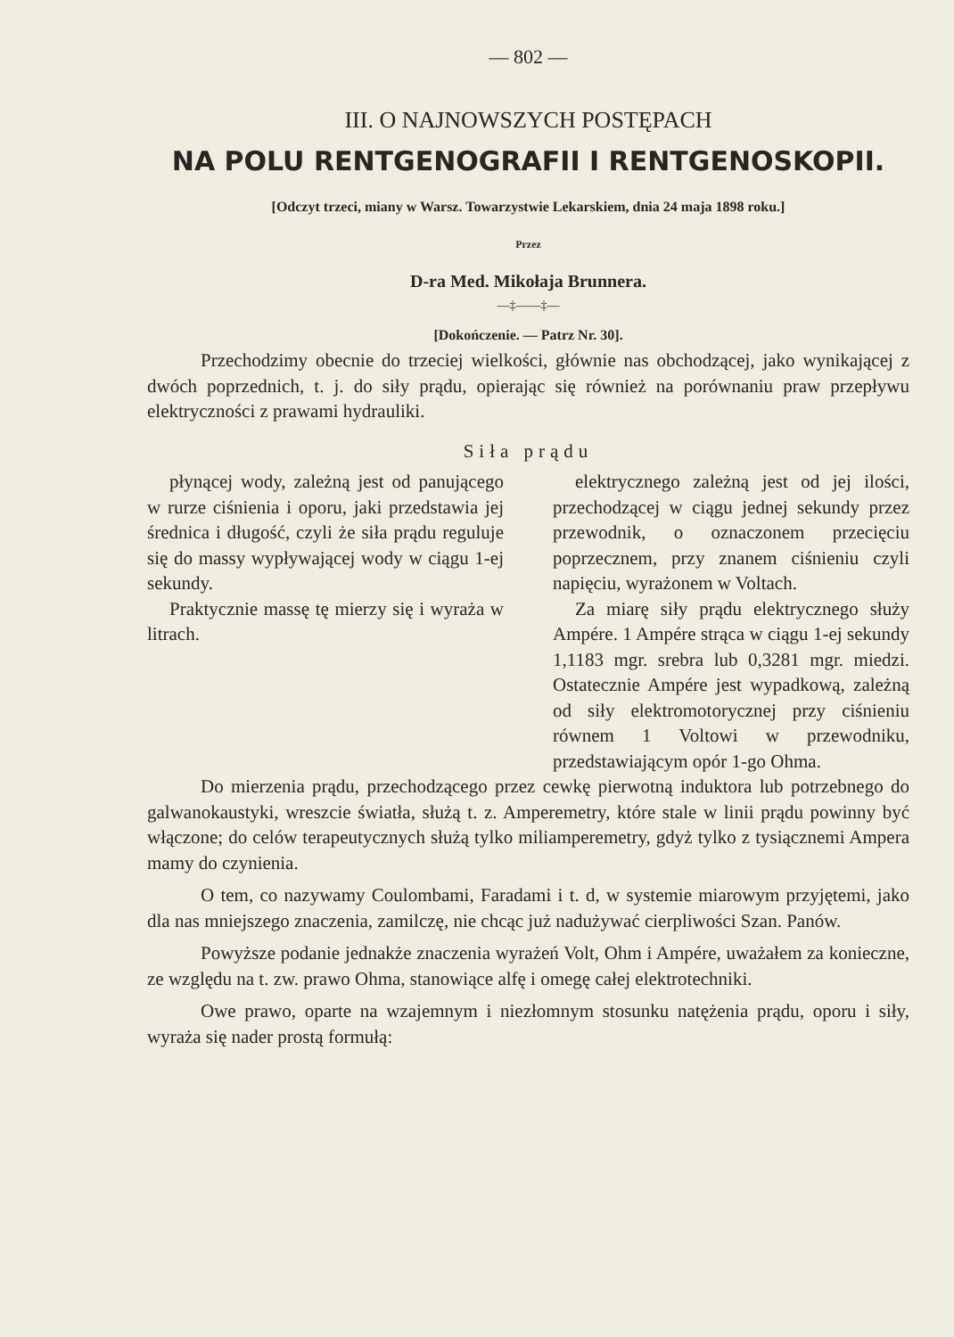— 802 —
III. O NAJNOWSZYCH POSTĘPACH
NA POLU RENTGENOGRAFII I RENTGENOSKOPII.
[Odczyt trzeci, miany w Warsz. Towarzystwie Lekarskiem, dnia 24 maja 1898 roku.]
Przez
D-ra Med. Mikołaja Brunnera.
—‡——‡—
[Dokończenie. — Patrz Nr. 30].
Przechodzimy obecnie do trzeciej wielkości, głównie nas obchodzącej, jako wynikającej z dwóch poprzednich, t. j. do siły prądu, opierając się również na porównaniu praw przepływu elektryczności z prawami hydrauliki.
Siła prądu
płynącej wody, zależną jest od panującego w rurze ciśnienia i oporu, jaki przedstawia jej średnica i długość, czyli że siła prądu reguluje się do massy wypływającej wody w ciągu 1-ej sekundy.
Praktycznie massę tę mierzy się i wyraża w litrach.
elektrycznego zależną jest od jej ilości, przechodzącej w ciągu jednej sekundy przez przewodnik, o oznaczonem przecięciu poprzecznem, przy znanem ciśnieniu czyli napięciu, wyrażonem w Voltach.
Za miarę siły prądu elektrycznego służy Ampére. 1 Ampére strąca w ciągu 1-ej sekundy 1,1183 mgr. srebra lub 0,3281 mgr. miedzi. Ostatecznie Ampére jest wypadkową, zależną od siły elektromotorycznej przy ciśnieniu równem 1 Voltowi w przewodniku, przedstawiającym opór 1-go Ohma.
Do mierzenia prądu, przechodzącego przez cewkę pierwotną induktora lub potrzebnego do galwanokaustyki, wreszcie światła, służą t. z. Amperemetry, które stale w linii prądu powinny być włączone; do celów terapeutycznych służą tylko miliamperemetry, gdyż tylko z tysiącznemi Ampera mamy do czynienia.
O tem, co nazywamy Coulombami, Faradami i t. d, w systemie miarowym przyjętemi, jako dla nas mniejszego znaczenia, zamilczę, nie chcąc już nadużywać cierpliwości Szan. Panów.
Powyższe podanie jednakże znaczenia wyrażeń Volt, Ohm i Ampére, uważałem za konieczne, ze względu na t. zw. prawo Ohma, stanowiące alfę i omegę całej elektrotechniki.
Owe prawo, oparte na wzajemnym i niezłomnym stosunku natężenia prądu, oporu i siły, wyraża się nader prostą formułą: